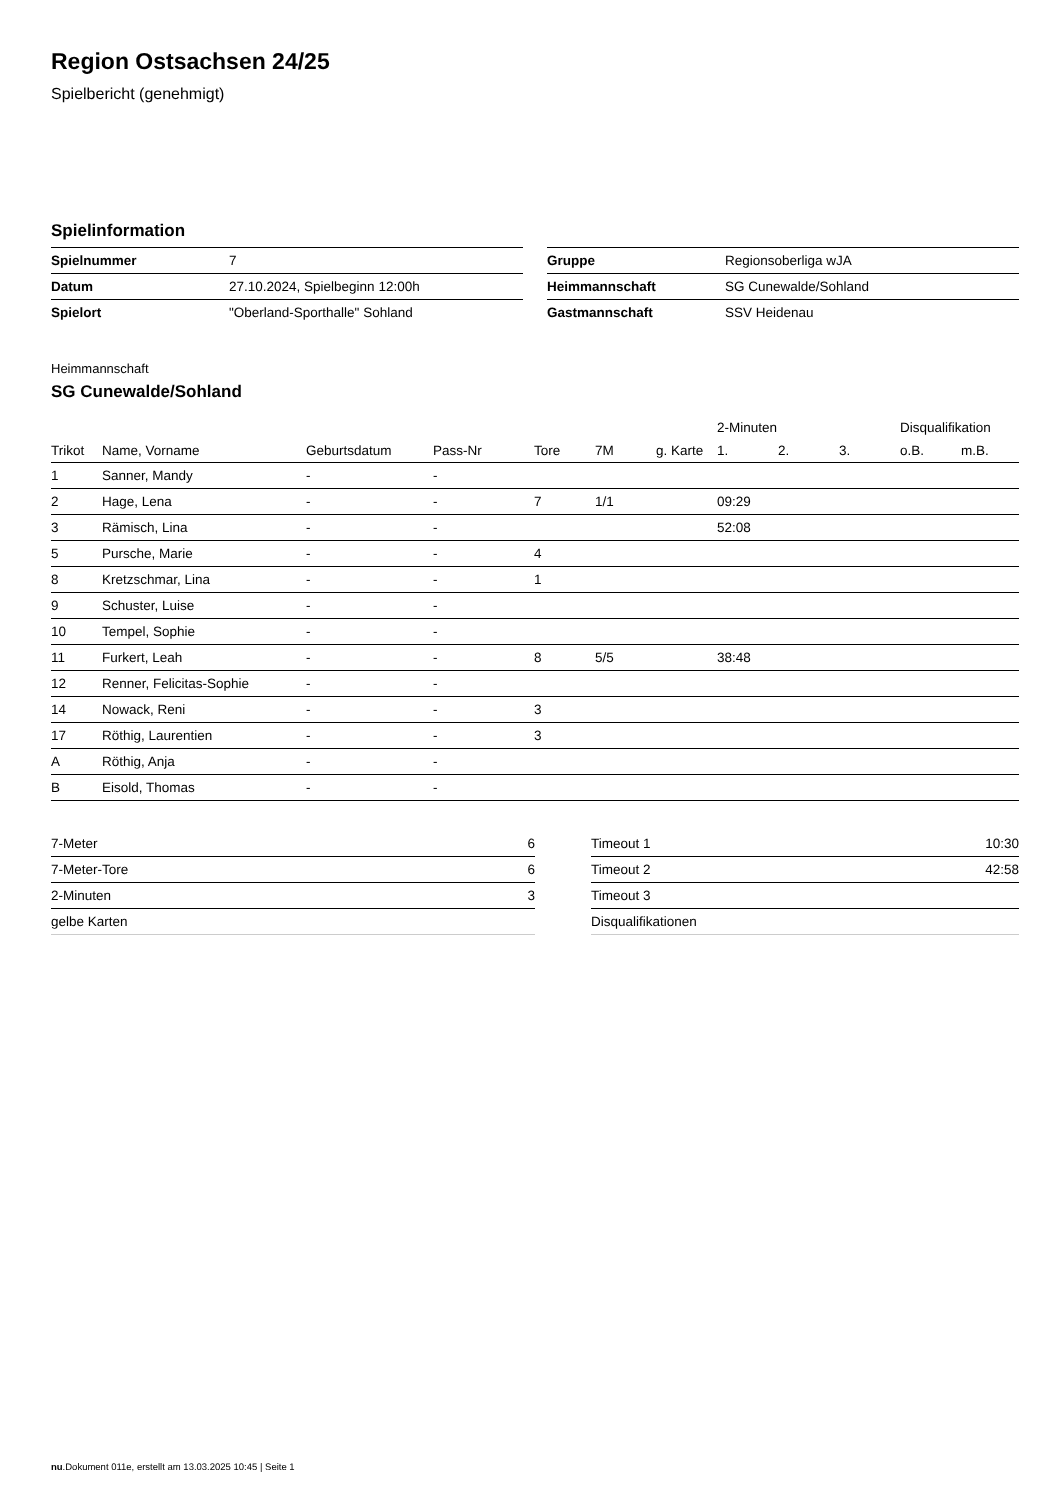Region Ostsachsen 24/25
Spielbericht (genehmigt)
Spielinformation
| Spielnummer | 7 |
| Datum | 27.10.2024, Spielbeginn 12:00h |
| Spielort | "Oberland-Sporthalle" Sohland |
| Gruppe | Regionsoberliga wJA |
| Heimmannschaft | SG Cunewalde/Sohland |
| Gastmannschaft | SSV Heidenau |
Heimmannschaft
SG Cunewalde/Sohland
| | | | | | | | 2-Minuten | | | Disqualifikation | |
| --- | --- | --- | --- | --- | --- | --- | --- | --- | --- | --- | --- |
| Trikot | Name, Vorname | Geburtsdatum | Pass-Nr | Tore | 7M | g. Karte | 1. | 2. | 3. | o.B. | m.B. |
| 1 | Sanner, Mandy | - | - | | | | | | | | |
| 2 | Hage, Lena | - | - | 7 | 1/1 | | 09:29 | | | | |
| 3 | Rämisch, Lina | - | - | | | | 52:08 | | | | |
| 5 | Pursche, Marie | - | - | 4 | | | | | | | |
| 8 | Kretzschmar, Lina | - | - | 1 | | | | | | | |
| 9 | Schuster, Luise | - | - | | | | | | | | |
| 10 | Tempel, Sophie | - | - | | | | | | | | |
| 11 | Furkert, Leah | - | - | 8 | 5/5 | | 38:48 | | | | |
| 12 | Renner, Felicitas-Sophie | - | - | | | | | | | | |
| 14 | Nowack, Reni | - | - | 3 | | | | | | | |
| 17 | Röthig, Laurentien | - | - | 3 | | | | | | | |
| A | Röthig, Anja | - | - | | | | | | | | |
| B | Eisold, Thomas | - | - | | | | | | | | |
| 7-Meter | 6 |
| 7-Meter-Tore | 6 |
| 2-Minuten | 3 |
| gelbe Karten | |
| Timeout 1 | 10:30 |
| Timeout 2 | 42:58 |
| Timeout 3 | |
| Disqualifikationen | |
nu.Dokument 011e, erstellt am 13.03.2025 10:45 | Seite 1